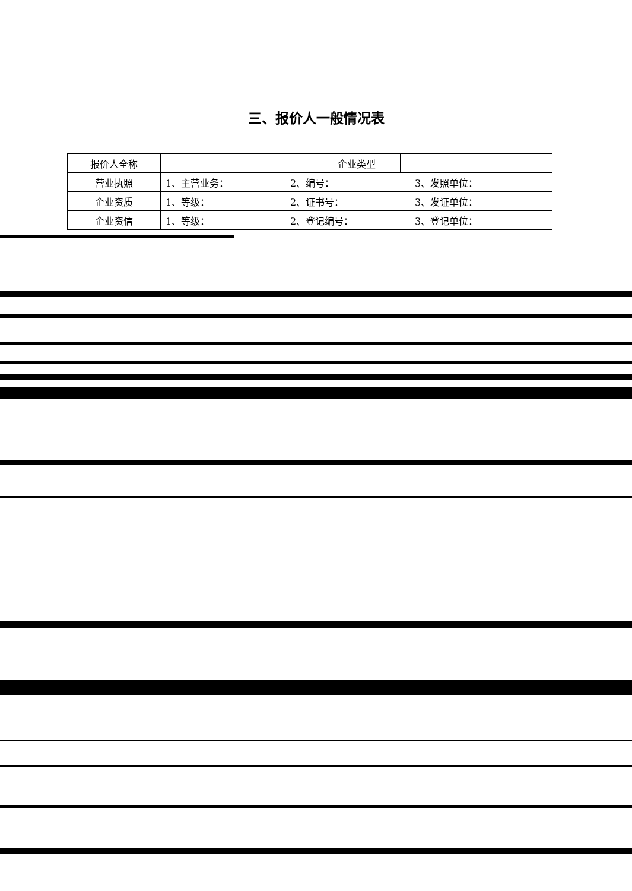三、报价人一般情况表
| 报价人全称 | | 企业类型 | |
| 营业执照 | 1、主营业务： 2、编号： 3、发照单位： | | |
| 企业资质 | 1、等级： 2、证书号： 3、发证单位： | | |
| 企业资信 | 1、等级： 2、登记编号： 3、登记单位： | | |